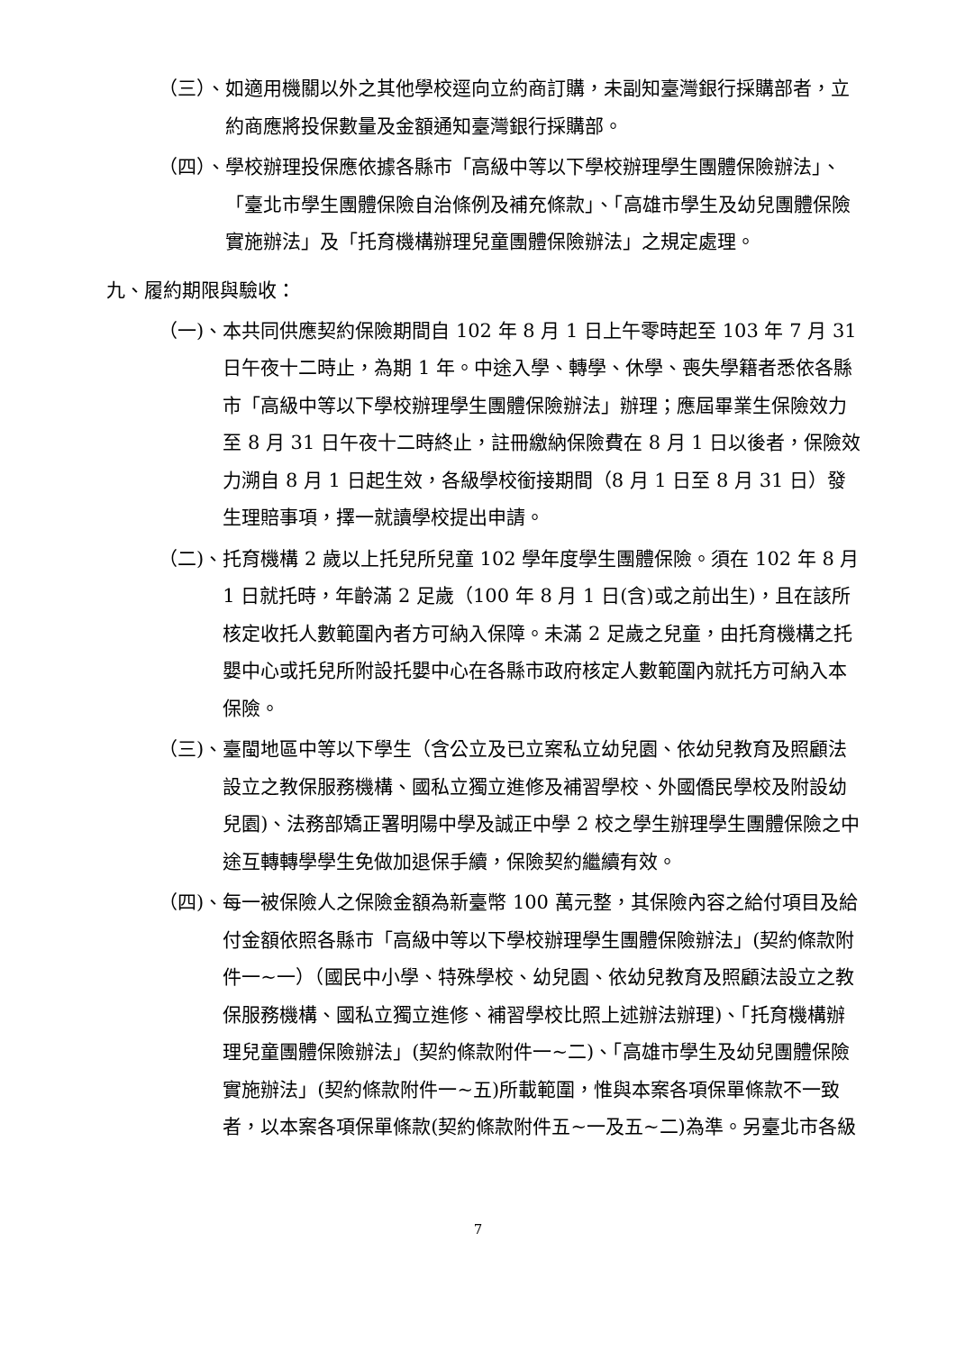（三）、 如適用機關以外之其他學校逕向立約商訂購，未副知臺灣銀行採購部者，立約商應將投保數量及金額通知臺灣銀行採購部。
（四）、 學校辦理投保應依據各縣市「高級中等以下學校辦理學生團體保險辦法」、「臺北市學生團體保險自治條例及補充條款」、「高雄市學生及幼兒團體保險實施辦法」及「托育機構辦理兒童團體保險辦法」之規定處理。
九、履約期限與驗收：
（一)、 本共同供應契約保險期間自 102 年 8 月 1 日上午零時起至 103 年 7 月 31 日午夜十二時止，為期 1 年。中途入學、轉學、休學、喪失學籍者悉依各縣市「高級中等以下學校辦理學生團體保險辦法」辦理；應屆畢業生保險效力至 8 月 31 日午夜十二時終止，註冊繳納保險費在 8 月 1 日以後者，保險效力溯自 8 月 1 日起生效，各級學校銜接期間（8 月 1 日至 8 月 31 日）發生理賠事項，擇一就讀學校提出申請。
（二)、 托育機構 2 歲以上托兒所兒童 102 學年度學生團體保險。須在 102 年 8 月 1 日就托時，年齡滿 2 足歲（100 年 8 月 1 日(含)或之前出生)，且在該所核定收托人數範圍內者方可納入保障。未滿 2 足歲之兒童，由托育機構之托嬰中心或托兒所附設托嬰中心在各縣市政府核定人數範圍內就托方可納入本保險。
（三)、 臺閩地區中等以下學生（含公立及已立案私立幼兒園、依幼兒教育及照顧法設立之教保服務機構、國私立獨立進修及補習學校、外國僑民學校及附設幼兒園)、法務部矯正署明陽中學及誠正中學 2 校之學生辦理學生團體保險之中途互轉轉學學生免做加退保手續，保險契約繼續有效。
（四)、 每一被保險人之保險金額為新臺幣 100 萬元整，其保險內容之給付項目及給付金額依照各縣市「高級中等以下學校辦理學生團體保險辦法」(契約條款附件一~一）（國民中小學、特殊學校、幼兒園、依幼兒教育及照顧法設立之教保服務機構、國私立獨立進修、補習學校比照上述辦法辦理)、「托育機構辦理兒童團體保險辦法」(契約條款附件一~二)、「高雄市學生及幼兒團體保險實施辦法」(契約條款附件一~五)所載範圍，惟與本案各項保單條款不一致者，以本案各項保單條款(契約條款附件五~一及五~二)為準。另臺北市各級
7